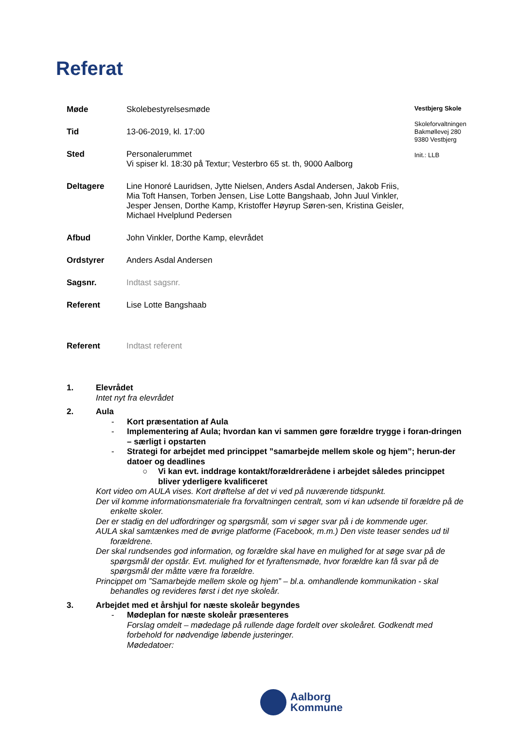Referat
Møde Skolebestyrelsesmøde
Tid 13-06-2019, kl. 17:00
Sted Personalerummet
Vi spiser kl. 18:30 på Textur; Vesterbro 65 st. th, 9000 Aalborg
Deltagere Line Honoré Lauridsen, Jytte Nielsen, Anders Asdal Andersen, Jakob Friis, Mia Toft Hansen, Torben Jensen, Lise Lotte Bangshaab, John Juul Vinkler, Jesper Jensen, Dorthe Kamp, Kristoffer Høyrup Søren-sen, Kristina Geisler, Michael Hvelplund Pedersen
Afbud John Vinkler, Dorthe Kamp, elevrådet
Ordstyrer Anders Asdal Andersen
Sagsnr. Indtast sagsnr.
Referent Lise Lotte Bangshaab
Referent Indtast referent
Vestbjerg Skole
Skoleforvaltningen
Bakmøllevej 280
9380 Vestbjerg
Init.: LLB
1. Elevrådet
Intet nyt fra elevrådet
2. Aula
- Kort præsentation af Aula
- Implementering af Aula; hvordan kan vi sammen gøre forældre trygge i foran-dringen – særligt i opstarten
- Strategi for arbejdet med princippet ”samarbejde mellem skole og hjem”; herun-der datoer og deadlines
○ Vi kan evt. inddrage kontakt/forældrerådene i arbejdet således princippet bliver yderligere kvalificeret
Kort video om AULA vises. Kort drøftelse af det vi ved på nuværende tidspunkt.
Der vil komme informationsmateriale fra forvaltningen centralt, som vi kan udsende til forældre på de enkelte skoler.
Der er stadig en del udfordringer og spørgsmål, som vi søger svar på i de kommende uger.
AULA skal samtænkes med de øvrige platforme (Facebook, m.m.) Den viste teaser sendes ud til forældrene.
Der skal rundsendes god information, og forældre skal have en mulighed for at søge svar på de spørgsmål der opstår. Evt. mulighed for et fyraftensmøde, hvor forældre kan få svar på de spørgsmål der måtte være fra forældre.
Princippet om ”Samarbejde mellem skole og hjem” – bl.a. omhandlende kommunikation - skal behandles og revideres først i det nye skoleår.
3. Arbejdet med et årshjul for næste skoleår begyndes
- Mødeplan for næste skoleår præsenteres
Forslag omdelt – mødedage på rullende dage fordelt over skoleåret. Godkendt med forbehold for nødvendige løbende justeringer.
Mødedatoer:
Aalborg
Kommune